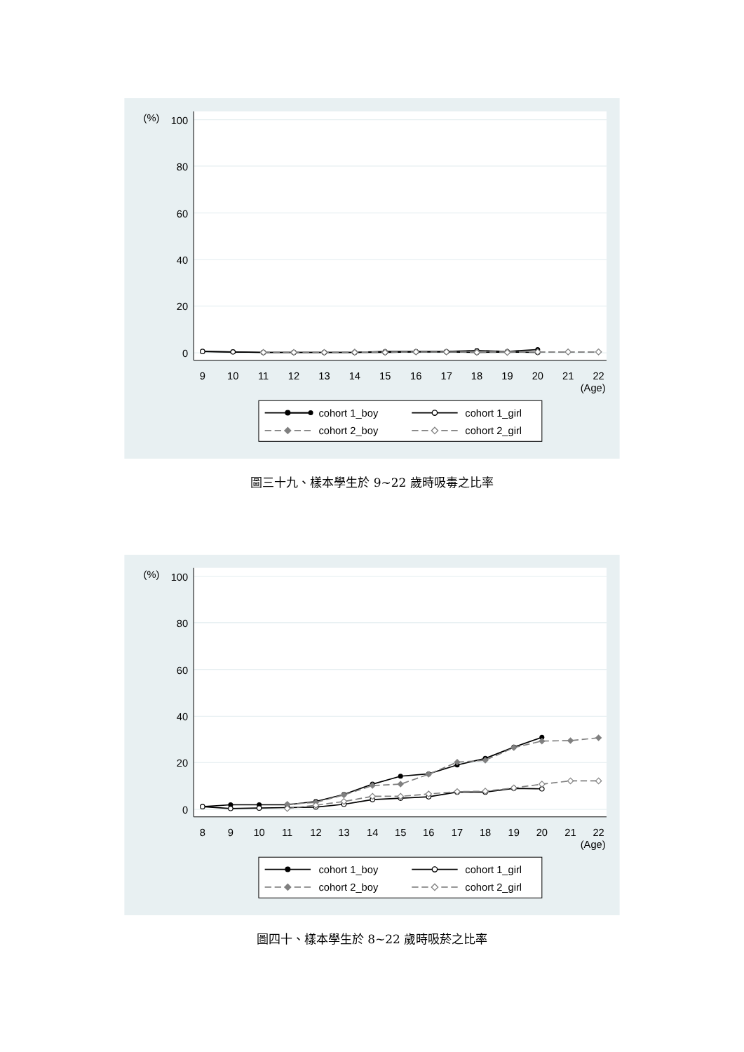(%)
100
80
60
40
20
0
9
10
11
12
13
14
15
16
17
18
19
20
21
22
(Age)
cohort 1_boy
cohort 1_girl
cohort 2_boy
cohort 2_girl
圖三十九、樣本學生於 9~22 歲時吸毒之比率
(%)
100
80
60
40
20
0
8
9
10
11
12
13
14
15
16
17
18
19
20
21
22
(Age)
cohort 1_boy
cohort 1_girl
cohort 2_boy
cohort 2_girl
圖四十、樣本學生於 8~22 歲時吸菸之比率